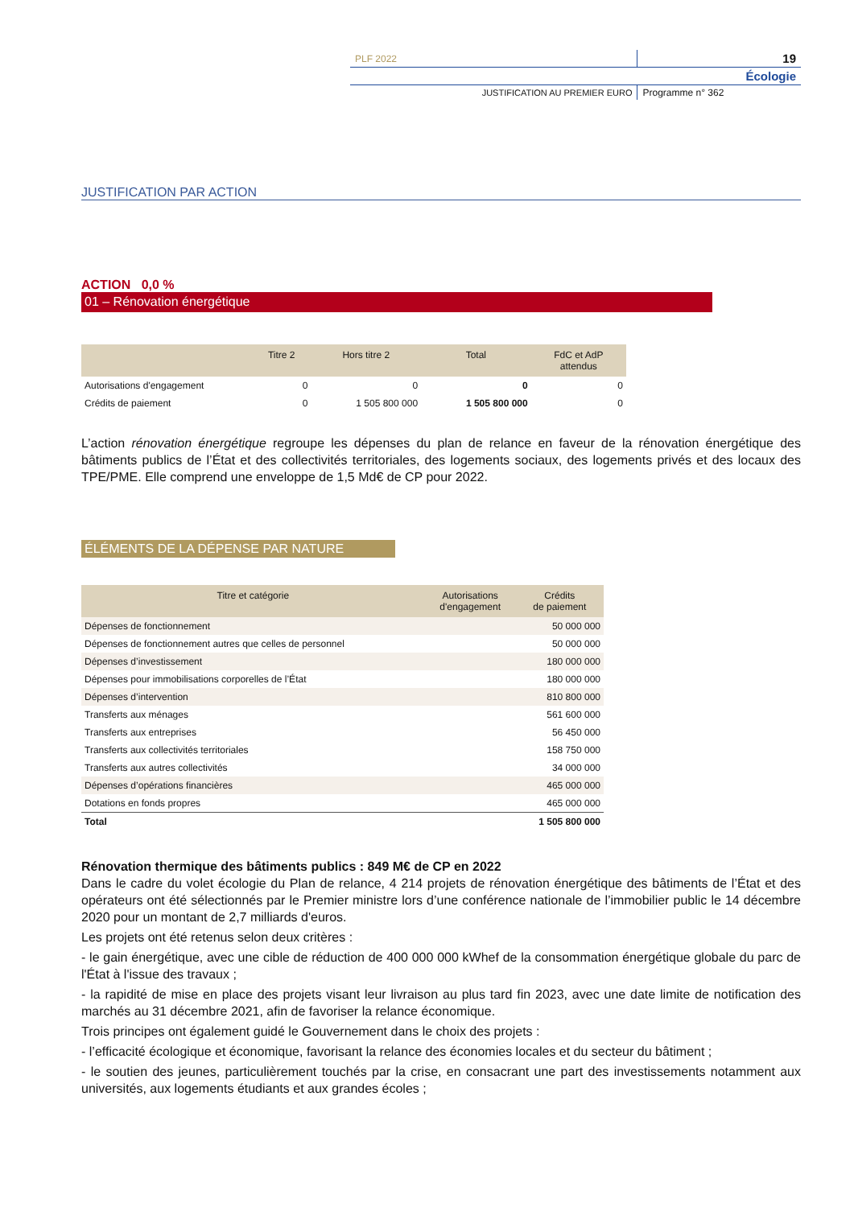| PLF 2022 | 19 |
| | Écologie |
| JUSTIFICATION AU PREMIER EURO | Programme n° 362 |
JUSTIFICATION PAR ACTION
ACTION 0,0 %
01 – Rénovation énergétique
| | Titre 2 | Hors titre 2 | Total | FdC et AdP attendus |
| --- | --- | --- | --- | --- |
| Autorisations d'engagement | 0 | 0 | 0 | 0 |
| Crédits de paiement | 0 | 1 505 800 000 | 1 505 800 000 | 0 |
L’action rénovation énergétique regroupe les dépenses du plan de relance en faveur de la rénovation énergétique des bâtiments publics de l’État et des collectivités territoriales, des logements sociaux, des logements privés et des locaux des TPE/PME. Elle comprend une enveloppe de 1,5 Md€ de CP pour 2022.
ÉLÉMENTS DE LA DÉPENSE PAR NATURE
| Titre et catégorie | Autorisations d'engagement | Crédits de paiement |
| --- | --- | --- |
| Dépenses de fonctionnement | | 50 000 000 |
| Dépenses de fonctionnement autres que celles de personnel | | 50 000 000 |
| Dépenses d’investissement | | 180 000 000 |
| Dépenses pour immobilisations corporelles de l’État | | 180 000 000 |
| Dépenses d’intervention | | 810 800 000 |
| Transferts aux ménages | | 561 600 000 |
| Transferts aux entreprises | | 56 450 000 |
| Transferts aux collectivités territoriales | | 158 750 000 |
| Transferts aux autres collectivités | | 34 000 000 |
| Dépenses d’opérations financières | | 465 000 000 |
| Dotations en fonds propres | | 465 000 000 |
| Total | | 1 505 800 000 |
Rénovation thermique des bâtiments publics : 849 M€ de CP en 2022
Dans le cadre du volet écologie du Plan de relance, 4 214 projets de rénovation énergétique des bâtiments de l’État et des opérateurs ont été sélectionnés par le Premier ministre lors d’une conférence nationale de l’immobilier public le 14 décembre 2020 pour un montant de 2,7 milliards d'euros.
Les projets ont été retenus selon deux critères :
- le gain énergétique, avec une cible de réduction de 400 000 000 kWhef de la consommation énergétique globale du parc de l'État à l'issue des travaux ;
- la rapidité de mise en place des projets visant leur livraison au plus tard fin 2023, avec une date limite de notification des marchés au 31 décembre 2021, afin de favoriser la relance économique.
Trois principes ont également guidé le Gouvernement dans le choix des projets :
- l’efficacité écologique et économique, favorisant la relance des économies locales et du secteur du bâtiment ;
- le soutien des jeunes, particulièrement touchés par la crise, en consacrant une part des investissements notamment aux universités, aux logements étudiants et aux grandes écoles ;